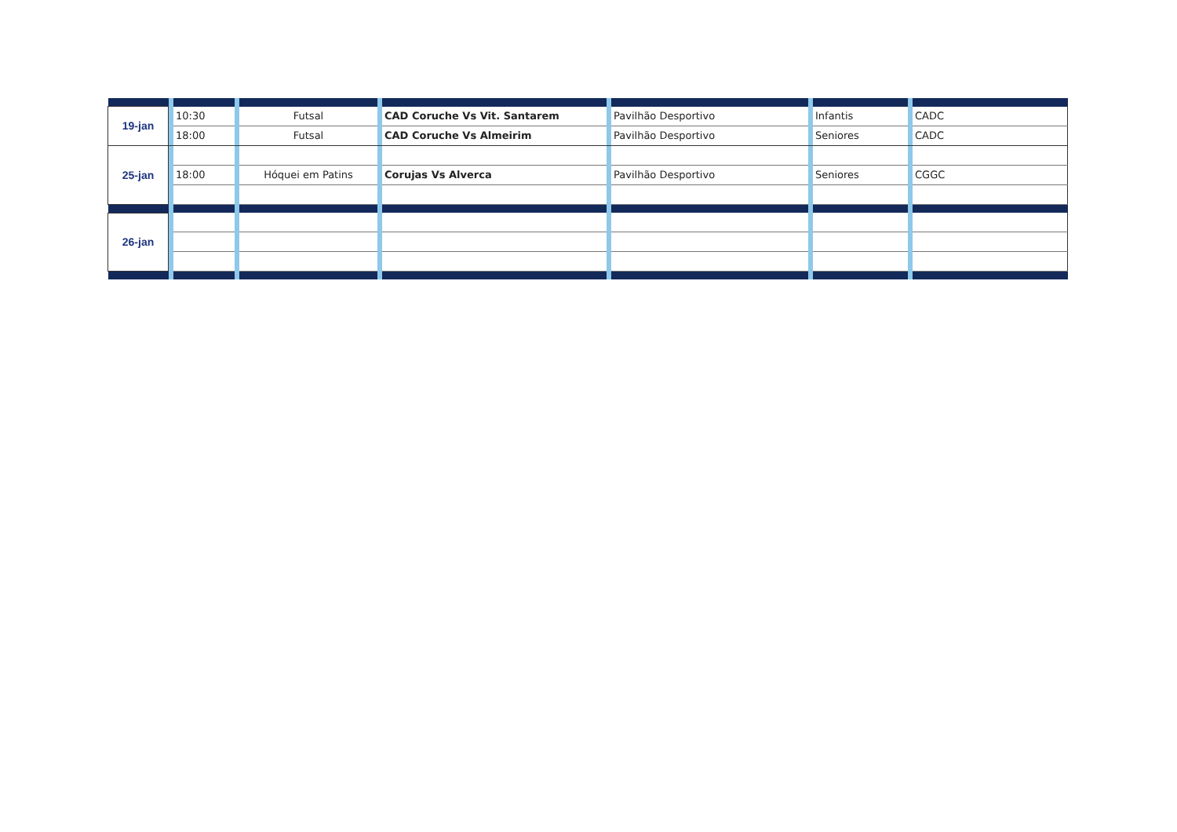| 19-jan | | 10:30 | | Futsal | | CAD Coruche Vs Vit. Santarem | | Pavilhão Desportivo | | Infantis | | CADC |
| | | 18:00 | | Futsal | | CAD Coruche Vs Almeirim | | Pavilhão Desportivo | | Seniores | | CADC |
| 25-jan | | | | | | | | | | | | |
| | | 18:00 | | Hóquei em Patins | | Corujas Vs Alverca | | Pavilhão Desportivo | | Seniores | | CGGC |
| 26-jan | | | | | | | | | | | | |